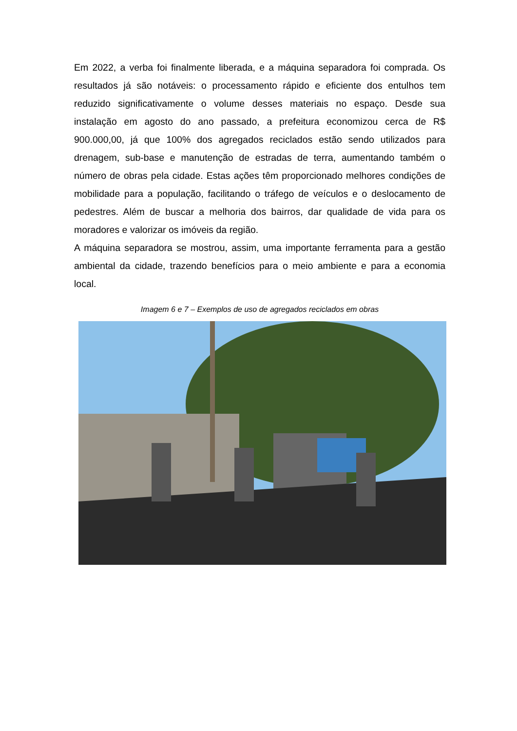Em 2022, a verba foi finalmente liberada, e a máquina separadora foi comprada. Os resultados já são notáveis: o processamento rápido e eficiente dos entulhos tem reduzido significativamente o volume desses materiais no espaço. Desde sua instalação em agosto do ano passado, a prefeitura economizou cerca de R$ 900.000,00, já que 100% dos agregados reciclados estão sendo utilizados para drenagem, sub-base e manutenção de estradas de terra, aumentando também o número de obras pela cidade. Estas ações têm proporcionado melhores condições de mobilidade para a população, facilitando o tráfego de veículos e o deslocamento de pedestres. Além de buscar a melhoria dos bairros, dar qualidade de vida para os moradores e valorizar os imóveis da região.
A máquina separadora se mostrou, assim, uma importante ferramenta para a gestão ambiental da cidade, trazendo benefícios para o meio ambiente e para a economia local.
Imagem 6 e 7 – Exemplos de uso de agregados reciclados em obras